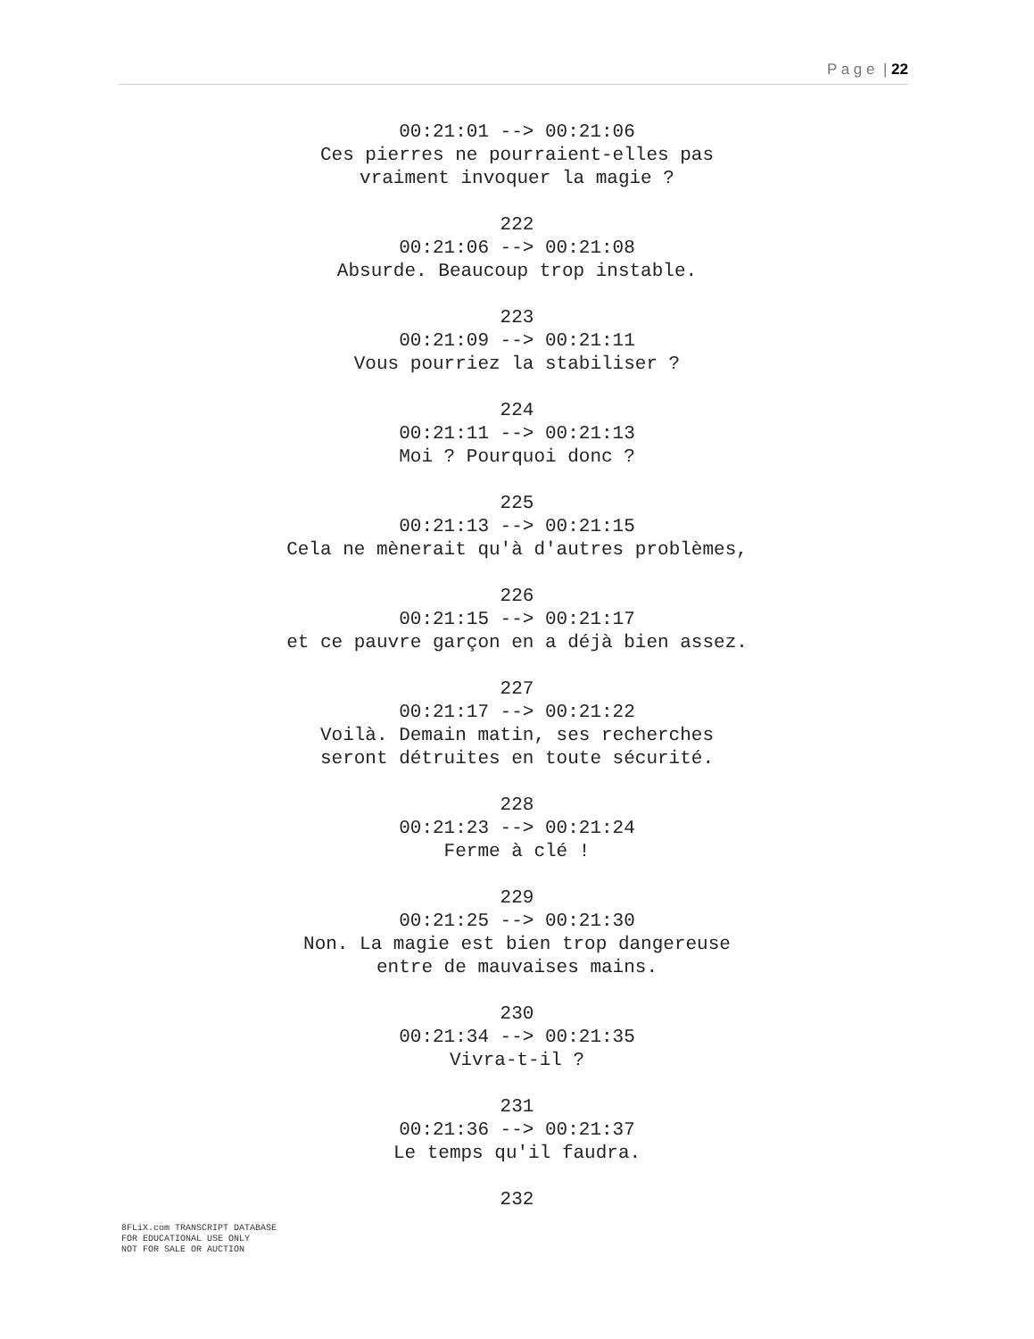P a g e | 22
00:21:01 --> 00:21:06
Ces pierres ne pourraient-elles pas
vraiment invoquer la magie ?
222
00:21:06 --> 00:21:08
Absurde. Beaucoup trop instable.
223
00:21:09 --> 00:21:11
Vous pourriez la stabiliser ?
224
00:21:11 --> 00:21:13
Moi ? Pourquoi donc ?
225
00:21:13 --> 00:21:15
Cela ne mènerait qu'à d'autres problèmes,
226
00:21:15 --> 00:21:17
et ce pauvre garçon en a déjà bien assez.
227
00:21:17 --> 00:21:22
Voilà. Demain matin, ses recherches
seront détruites en toute sécurité.
228
00:21:23 --> 00:21:24
Ferme à clé !
229
00:21:25 --> 00:21:30
Non. La magie est bien trop dangereuse
entre de mauvaises mains.
230
00:21:34 --> 00:21:35
Vivra-t-il ?
231
00:21:36 --> 00:21:37
Le temps qu'il faudra.
232
8FLiX.com TRANSCRIPT DATABASE
FOR EDUCATIONAL USE ONLY
NOT FOR SALE OR AUCTION